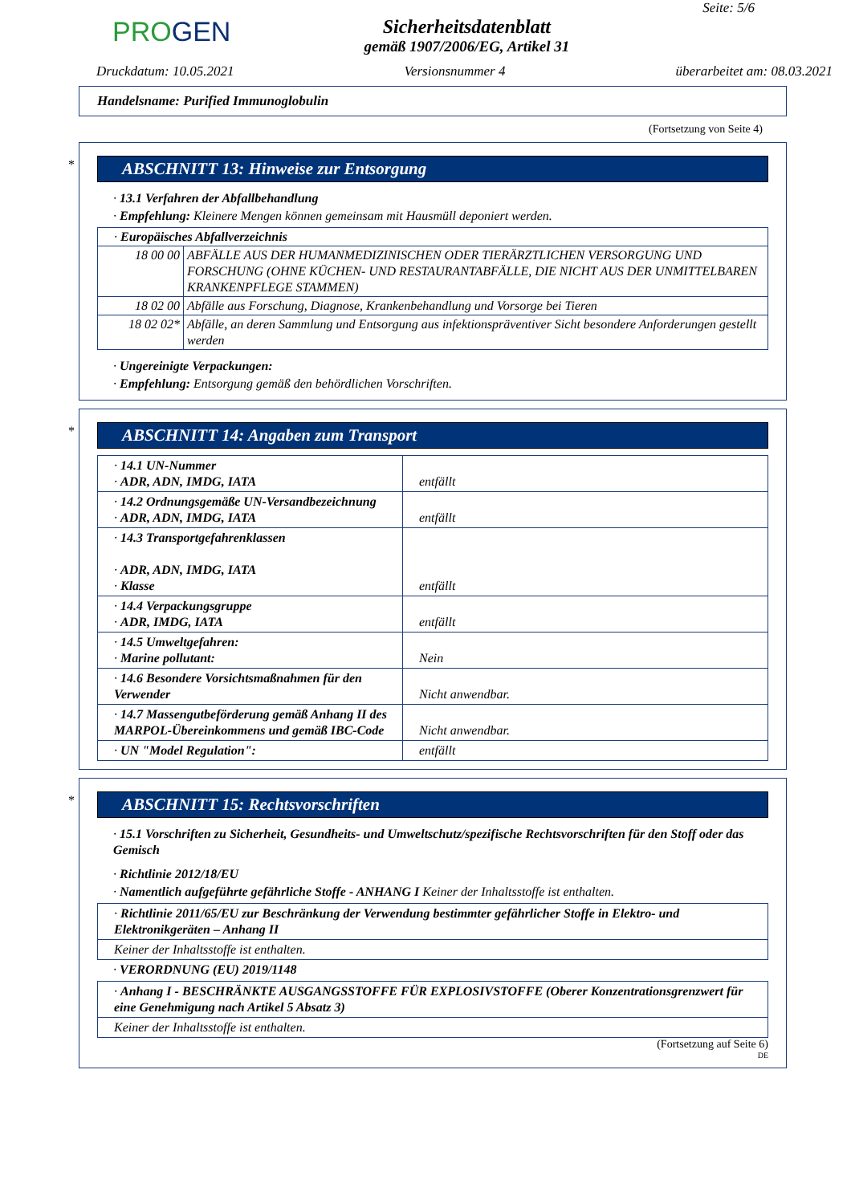PROGEN
Sicherheitsdatenblatt
gemäß 1907/2006/EG, Artikel 31
Seite: 5/6
Druckdatum: 10.05.2021 Versionsnummer 4 überarbeitet am: 08.03.2021
Handelsname: Purified Immunoglobulin
(Fortsetzung von Seite 4)
*
ABSCHNITT 13: Hinweise zur Entsorgung
· 13.1 Verfahren der Abfallbehandlung
· Empfehlung: Kleinere Mengen können gemeinsam mit Hausmüll deponiert werden.
| · Europäisches Abfallverzeichnis | |
| 18 00 00 | ABFÄLLE AUS DER HUMANMEDIZINISCHEN ODER TIERÄRZTLICHEN VERSORGUNG UND FORSCHUNG (OHNE KÜCHEN- UND RESTAURANTABFÄLLE, DIE NICHT AUS DER UNMITTELBAREN KRANKENPFLEGE STAMMEN) |
| 18 02 00 | Abfälle aus Forschung, Diagnose, Krankenbehandlung und Vorsorge bei Tieren |
| 18 02 02* | Abfälle, an deren Sammlung und Entsorgung aus infektionspräventiver Sicht besondere Anforderungen gestellt werden |
· Ungereinigte Verpackungen:
· Empfehlung: Entsorgung gemäß den behördlichen Vorschriften.
*
ABSCHNITT 14: Angaben zum Transport
| · 14.1 UN-Nummer · ADR, ADN, IMDG, IATA | entfällt |
| · 14.2 Ordnungsgemäße UN-Versandbezeichnung · ADR, ADN, IMDG, IATA | entfällt |
| · 14.3 Transportgefahrenklassen · ADR, ADN, IMDG, IATA · Klasse | entfällt |
| · 14.4 Verpackungsgruppe · ADR, IMDG, IATA | entfällt |
| · 14.5 Umweltgefahren: · Marine pollutant: | Nein |
| · 14.6 Besondere Vorsichtsmaßnahmen für den Verwender | Nicht anwendbar. |
| · 14.7 Massengutbeförderung gemäß Anhang II des MARPOL-Übereinkommens und gemäß IBC-Code | Nicht anwendbar. |
| · UN "Model Regulation": | entfällt |
*
ABSCHNITT 15: Rechtsvorschriften
· 15.1 Vorschriften zu Sicherheit, Gesundheits- und Umweltschutz/spezifische Rechtsvorschriften für den Stoff oder das Gemisch
· Richtlinie 2012/18/EU
· Namentlich aufgeführte gefährliche Stoffe - ANHANG I Keiner der Inhaltsstoffe ist enthalten.
| · Richtlinie 2011/65/EU zur Beschränkung der Verwendung bestimmter gefährlicher Stoffe in Elektro- und Elektronikgeräten – Anhang II |
| Keiner der Inhaltsstoffe ist enthalten. |
· VERORDNUNG (EU) 2019/1148
| · Anhang I - BESCHRÄNKTE AUSGANGSSTOFFE FÜR EXPLOSIVSTOFFE (Oberer Konzentrationsgrenzwert für eine Genehmigung nach Artikel 5 Absatz 3) |
| Keiner der Inhaltsstoffe ist enthalten. |
(Fortsetzung auf Seite 6)
DE